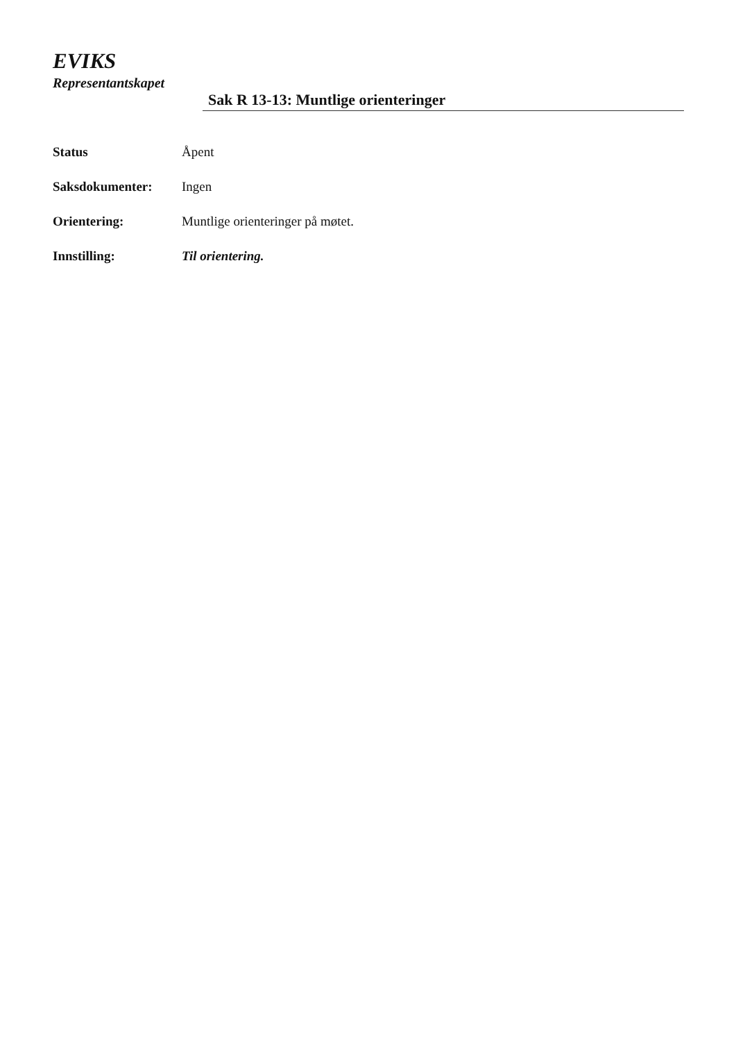EVIKS
Representantskapet
Sak R 13-13: Muntlige orienteringer
| Status | Åpent |
| Saksdokumenter: | Ingen |
| Orientering: | Muntlige orienteringer på møtet. |
| Innstilling: | Til orientering. |